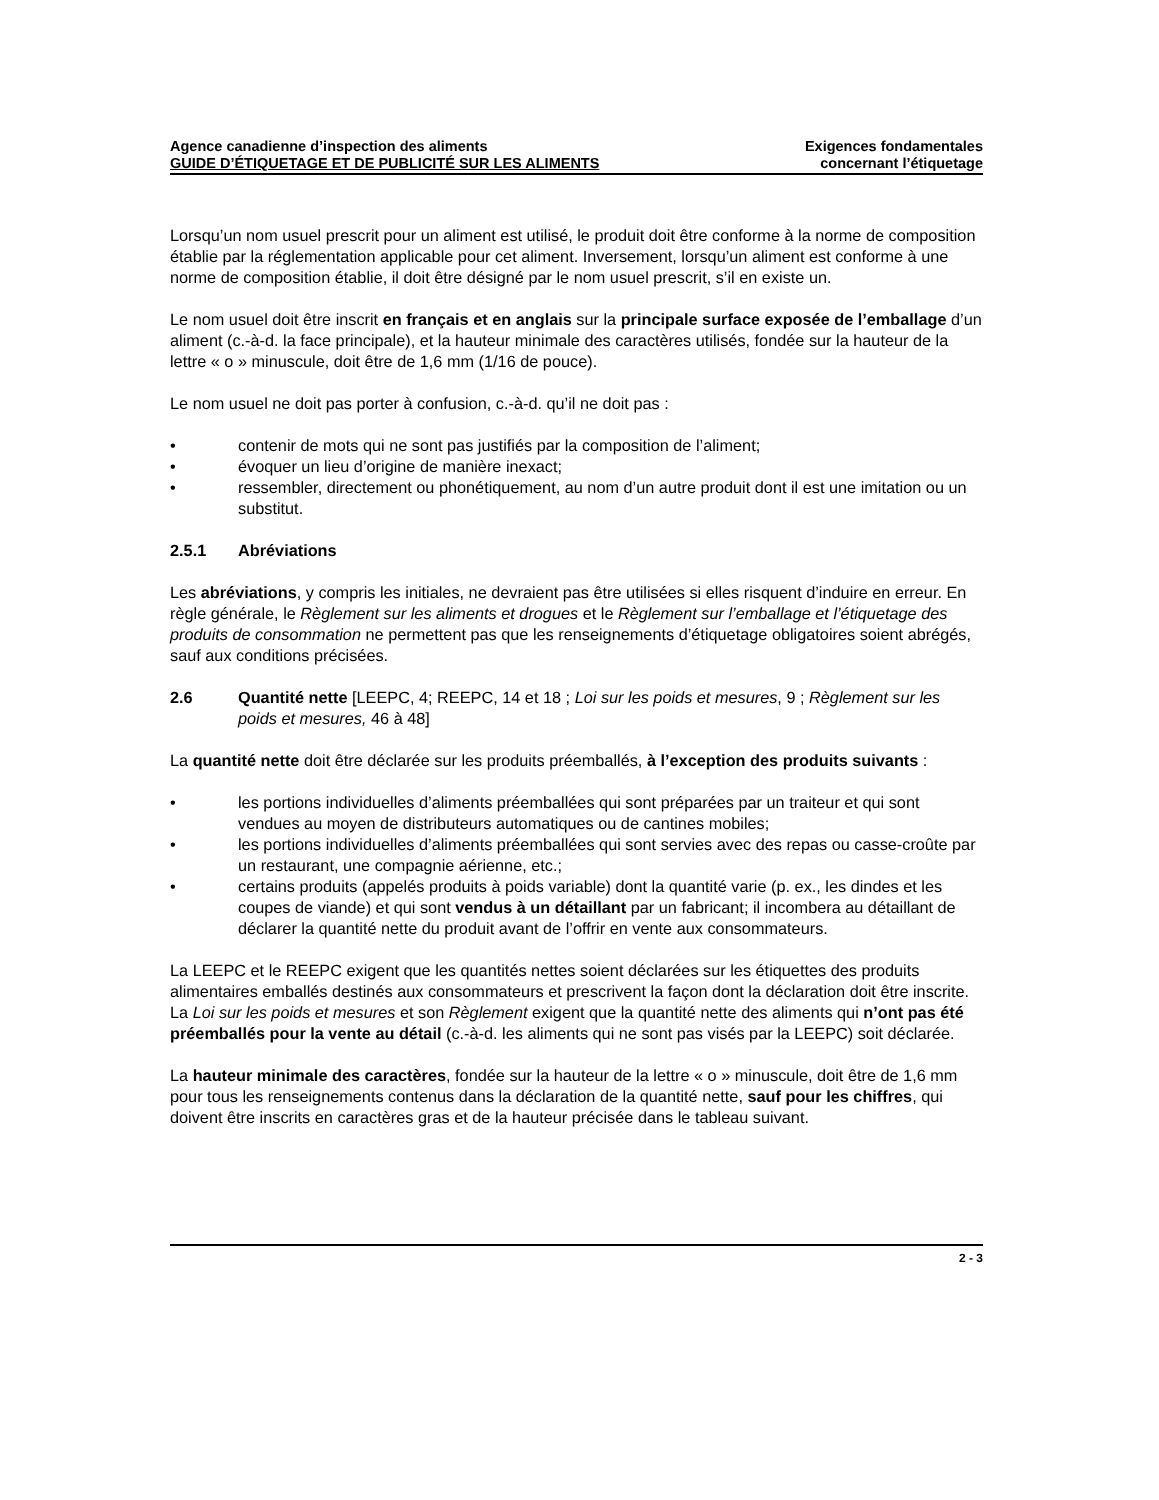Agence canadienne d’inspection des aliments
GUIDE D’ÉTIQUETAGE ET DE PUBLICITÉ SUR LES ALIMENTS
Exigences fondamentales
concernant l’étiquetage
Lorsqu’un nom usuel prescrit pour un aliment est utilisé, le produit doit être conforme à la norme de composition établie par la réglementation applicable pour cet aliment. Inversement, lorsqu’un aliment est conforme à une norme de composition établie, il doit être désigné par le nom usuel prescrit, s’il en existe un.
Le nom usuel doit être inscrit en français et en anglais sur la principale surface exposée de l’emballage d’un aliment (c.-à-d. la face principale), et la hauteur minimale des caractères utilisés, fondée sur la hauteur de la lettre « o » minuscule, doit être de 1,6 mm (1/16 de pouce).
Le nom usuel ne doit pas porter à confusion, c.-à-d. qu’il ne doit pas :
• contenir de mots qui ne sont pas justifiés par la composition de l’aliment;
• évoquer un lieu d’origine de manière inexact;
• ressembler, directement ou phonétiquement, au nom d’un autre produit dont il est une imitation ou un substitut.
2.5.1 Abréviations
Les abréviations, y compris les initiales, ne devraient pas être utilisées si elles risquent d’induire en erreur. En règle générale, le Règlement sur les aliments et drogues et le Règlement sur l’emballage et l’étiquetage des produits de consommation ne permettent pas que les renseignements d’étiquetage obligatoires soient abrégés, sauf aux conditions précisées.
2.6 Quantité nette [LEEPC, 4; REEPC, 14 et 18 ; Loi sur les poids et mesures, 9 ; Règlement sur les poids et mesures, 46 à 48]
La quantité nette doit être déclarée sur les produits préemballés, à l’exception des produits suivants :
• les portions individuelles d’aliments préemballées qui sont préparées par un traiteur et qui sont vendues au moyen de distributeurs automatiques ou de cantines mobiles;
• les portions individuelles d’aliments préemballées qui sont servies avec des repas ou casse-croûte par un restaurant, une compagnie aérienne, etc.;
• certains produits (appelés produits à poids variable) dont la quantité varie (p. ex., les dindes et les coupes de viande) et qui sont vendus à un détaillant par un fabricant; il incombera au détaillant de déclarer la quantité nette du produit avant de l’offrir en vente aux consommateurs.
La LEEPC et le REEPC exigent que les quantités nettes soient déclarées sur les étiquettes des produits alimentaires emballés destinés aux consommateurs et prescrivent la façon dont la déclaration doit être inscrite. La Loi sur les poids et mesures et son Règlement exigent que la quantité nette des aliments qui n’ont pas été préemballés pour la vente au détail (c.-à-d. les aliments qui ne sont pas visés par la LEEPC) soit déclarée.
La hauteur minimale des caractères, fondée sur la hauteur de la lettre « o » minuscule, doit être de 1,6 mm pour tous les renseignements contenus dans la déclaration de la quantité nette, sauf pour les chiffres, qui doivent être inscrits en caractères gras et de la hauteur précisée dans le tableau suivant.
2 - 3